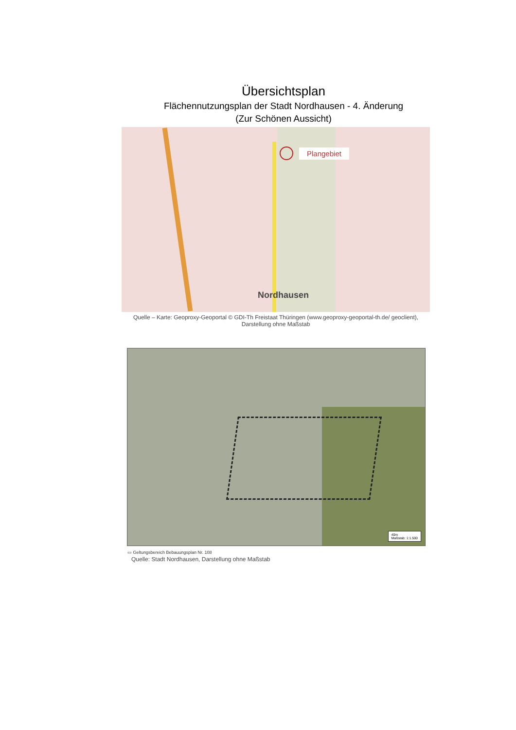Übersichtsplan
Flächennutzungsplan der Stadt Nordhausen - 4. Änderung
(Zur Schönen Aussicht)
Plangebiet
Nordhausen
Quelle – Karte: Geoproxy-Geoportal © GDI-Th Freistaat Thüringen (www.geoproxy-geoportal-th.de/ geoclient), Darstellung ohne Maßstab
40m
Maßstab: 1:1.500
▭ Geltungsbereich Bebauungsplan Nr. 108
Quelle: Stadt Nordhausen, Darstellung ohne Maßstab